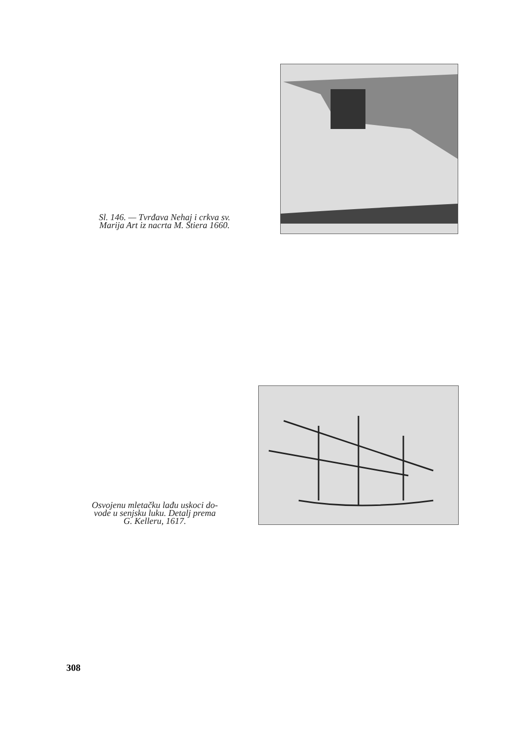Sl. 146. — Tvrđava Nehaj i crkva sv.
Marija Art iz nacrta M. Stiera 1660.
Osvojenu mletačku lađu uskoci do-
vode u senjsku luku. Detalj prema
G. Kelleru, 1617.
308